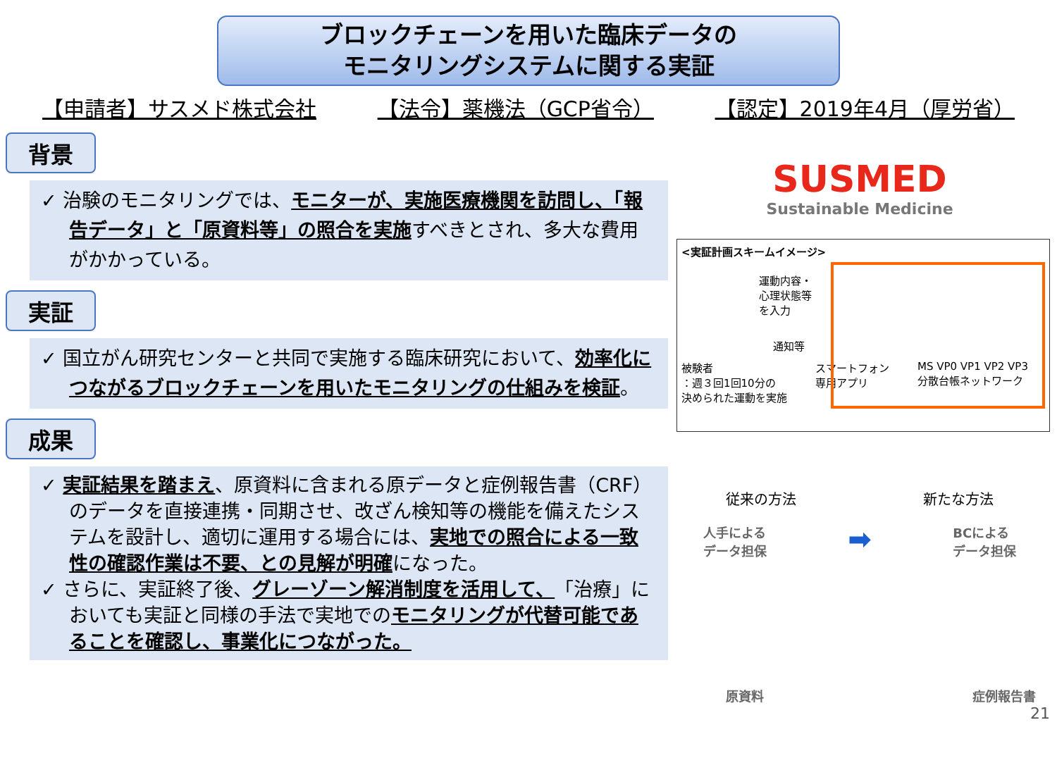ブロックチェーンを用いた臨床データの
モニタリングシステムに関する実証
【申請者】サスメド株式会社 【法令】薬機法（GCP省令） 【認定】2019年4月（厚労省）
背景
✓ 治験のモニタリングでは、モニターが、実施医療機関を訪問し、「報告データ」と「原資料等」の照合を実施すべきとされ、多大な費用がかかっている。
実証
✓ 国立がん研究センターと共同で実施する臨床研究において、効率化につながるブロックチェーンを用いたモニタリングの仕組みを検証。
成果
✓ 実証結果を踏まえ、原資料に含まれる原データと症例報告書（CRF）のデータを直接連携・同期させ、改ざん検知等の機能を備えたシステムを設計し、適切に運用する場合には、実地での照合による一致性の確認作業は不要、との見解が明確になった。
✓ さらに、実証終了後、グレーゾーン解消制度を活用して、「治療」においても実証と同様の手法で実地でのモニタリングが代替可能であることを確認し、事業化につながった。
SUSMED
Sustainable Medicine
<実証計画スキームイメージ>
運動内容・
心理状態等
を入力
通知等
被験者
：週３回1回10分の
決められた運動を実施 スマートフォン
専用アプリ MS VP0 VP1 VP2 VP3
分散台帳ネットワーク
従来の方法 新たな方法
人手による
データ担保 ➡ BCによる
データ担保
原資料 症例報告書
21